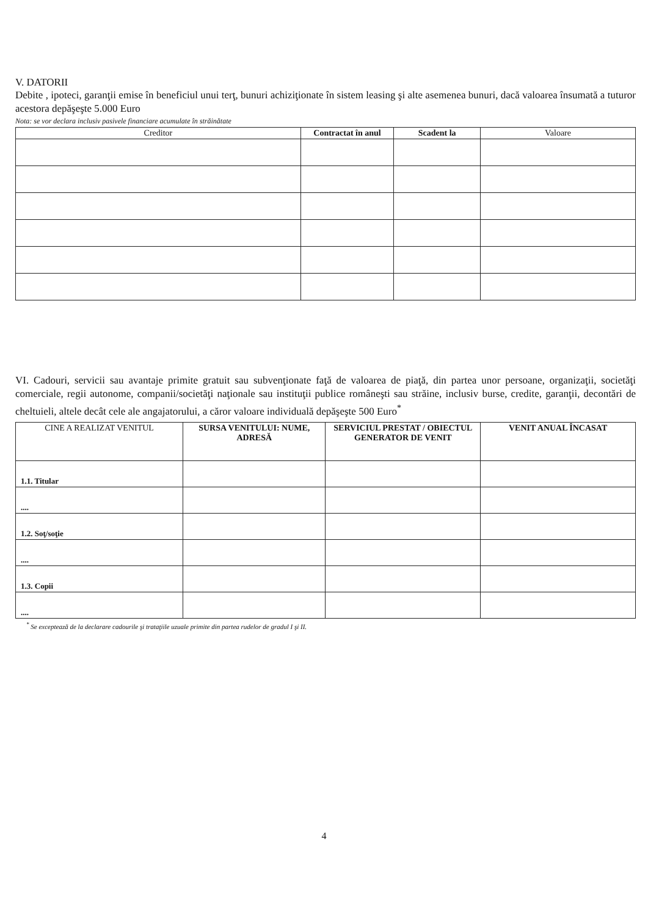V. DATORII
Debite , ipoteci, garanţii emise în beneficiul unui terţ, bunuri achiziţionate în sistem leasing şi alte asemenea bunuri, dacă valoarea însumată a tuturor acestora depăşeşte 5.000 Euro
Nota: se vor declara inclusiv pasivele financiare acumulate în străinătate
| Creditor | Contractat în anul | Scadent la | Valoare |
| --- | --- | --- | --- |
VI. Cadouri, servicii sau avantaje primite gratuit sau subvenţionate faţă de valoarea de piaţă, din partea unor persoane, organizaţii, societăţi comerciale, regii autonome, companii/societăţi naţionale sau instituţii publice româneşti sau străine, inclusiv burse, credite, garanţii, decontări de cheltuieli, altele decât cele ale angajatorului, a căror valoare individuală depăşeşte 500 Euro<sup>*</sup>
| CINE A REALIZAT VENITUL | SURSA VENITULUI: NUME, ADRESĂ | SERVICIUL PRESTAT / OBIECTUL GENERATOR DE VENIT | VENIT ANUAL ÎNCASAT |
| --- | --- | --- | --- |
| 1.1. Titular | | | |
| .... | | | |
| 1.2. Soţ/soţie | | | |
| .... | | | |
| 1.3. Copii | | | |
| .... | | | |
<sup>*</sup> Se exceptează de la declarare cadourile şi trataţiile uzuale primite din partea rudelor de gradul I şi II.
4